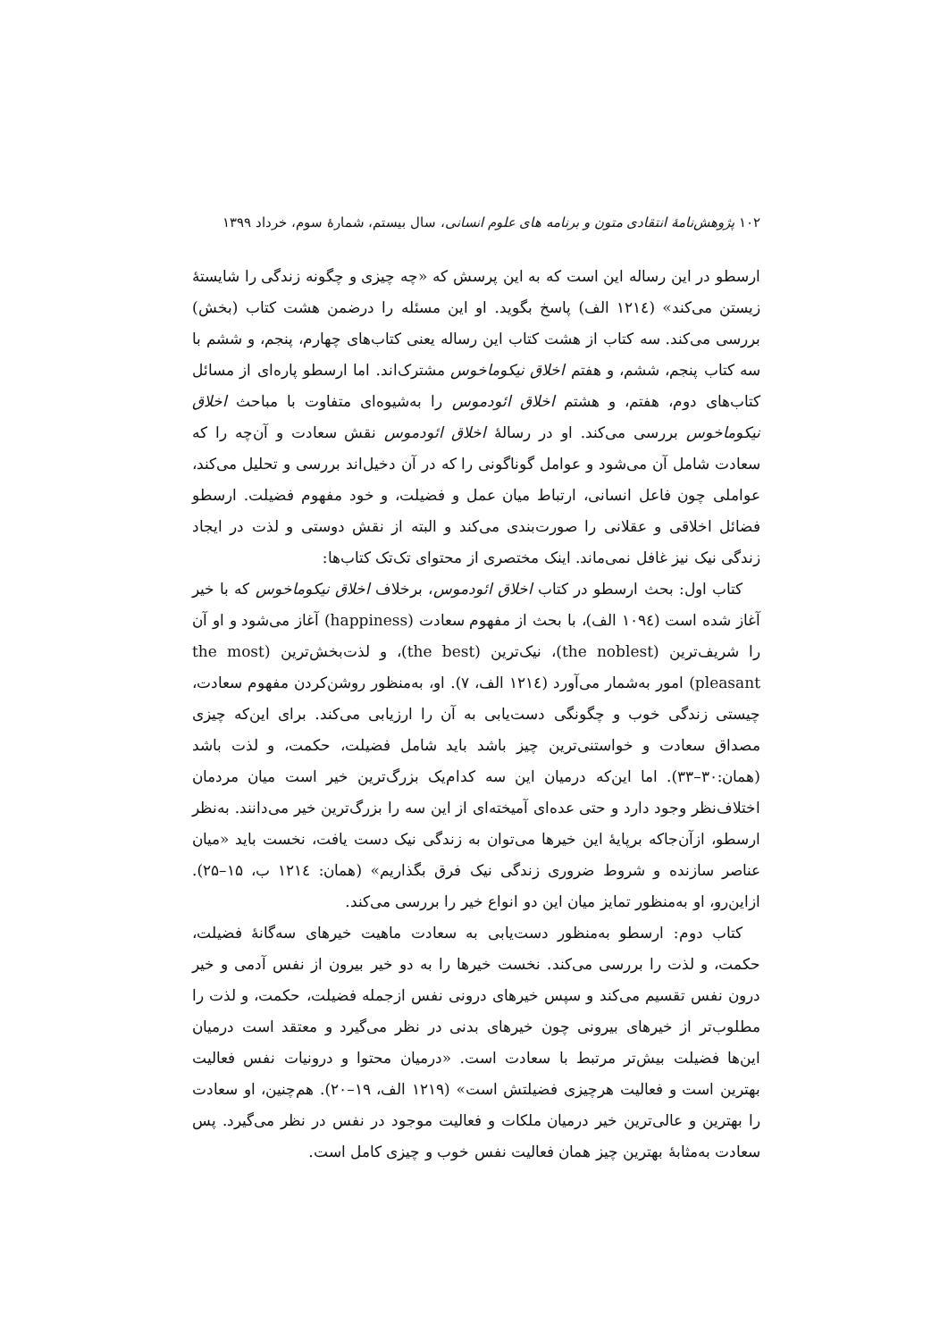۱۰۲ پژوهش‌نامهٔ انتقادی متون و برنامه های علوم انسانی، سال بیستم، شمارهٔ سوم، خرداد ۱۳۹۹
ارسطو در این رساله این است که به این پرسش که «چه چیزی و چگونه زندگی را شایستهٔ زیستن می‌کند» (۱۲۱٤ الف) پاسخ بگوید. او این مسئله را درضمن هشت کتاب (بخش) بررسی می‌کند. سه کتاب از هشت کتاب این رساله یعنی کتاب‌های چهارم، پنجم، و ششم با سه کتاب پنجم، ششم، و هفتم اخلاق نیکوماخوس مشترک‌اند. اما ارسطو پاره‌ای از مسائل کتاب‌های دوم، هفتم، و هشتم اخلاق ائودموس را به‌شیوه‌ای متفاوت با مباحث اخلاق نیکوماخوس بررسی می‌کند. او در رسالهٔ اخلاق ائودموس نقش سعادت و آن‌چه را که سعادت شامل آن می‌شود و عوامل گوناگونی را که در آن دخیل‌اند بررسی و تحلیل می‌کند، عواملی چون فاعل انسانی، ارتباط میان عمل و فضیلت، و خود مفهوم فضیلت. ارسطو فضائل اخلاقی و عقلانی را صورت‌بندی می‌کند و البته از نقش دوستی و لذت در ایجاد زندگی نیک نیز غافل نمی‌ماند. اینک مختصری از محتوای تک‌تک کتاب‌ها:
کتاب اول: بحث ارسطو در کتاب اخلاق ائودموس، برخلاف اخلاق نیکوماخوس که با خیر آغاز شده است (۱۰۹٤ الف)، با بحث از مفهوم سعادت (happiness) آغاز می‌شود و او آن را شریف‌ترین (the noblest)، نیک‌ترین (the best)، و لذت‌بخش‌ترین (the most pleasant) امور به‌شمار می‌آورد (۱۲۱٤ الف، ۷). او، به‌منظور روشن‌کردن مفهوم سعادت، چیستی زندگی خوب و چگونگی دست‌یابی به آن را ارزیابی می‌کند. برای این‌که چیزی مصداق سعادت و خواستنی‌ترین چیز باشد باید شامل فضیلت، حکمت، و لذت باشد (همان:۳۰–۳۳). اما این‌که درمیان این سه کدام‌یک بزرگ‌ترین خیر است میان مردمان اختلاف‌نظر وجود دارد و حتی عده‌ای آمیخته‌ای از این سه را بزرگ‌ترین خیر می‌دانند. به‌نظر ارسطو، ازآن‌جاکه برپایهٔ این خیرها می‌توان به زندگی نیک دست یافت، نخست باید «میان عناصر سازنده و شروط ضروری زندگی نیک فرق بگذاریم» (همان: ۱۲۱٤ ب، ۱۵–۲۵). ازاین‌رو، او به‌منظور تمایز میان این دو انواع خیر را بررسی می‌کند.
کتاب دوم: ارسطو به‌منظور دست‌یابی به سعادت ماهیت خیرهای سه‌گانهٔ فضیلت، حکمت، و لذت را بررسی می‌کند. نخست خیرها را به دو خیر بیرون از نفس آدمی و خیر درون نفس تقسیم می‌کند و سپس خیرهای درونی نفس ازجمله فضیلت، حکمت، و لذت را مطلوب‌تر از خیرهای بیرونی چون خیرهای بدنی در نظر می‌گیرد و معتقد است درمیان این‌ها فضیلت بیش‌تر مرتبط با سعادت است. «درمیان محتوا و درونیات نفس فعالیت بهترین است و فعالیت هرچیزی فضیلتش است» (۱۲۱۹ الف، ۱۹–۲۰). هم‌چنین، او سعادت را بهترین و عالی‌ترین خیر درمیان ملکات و فعالیت موجود در نفس در نظر می‌گیرد. پس سعادت به‌مثابهٔ بهترین چیز همان فعالیت نفس خوب و چیزی کامل است.